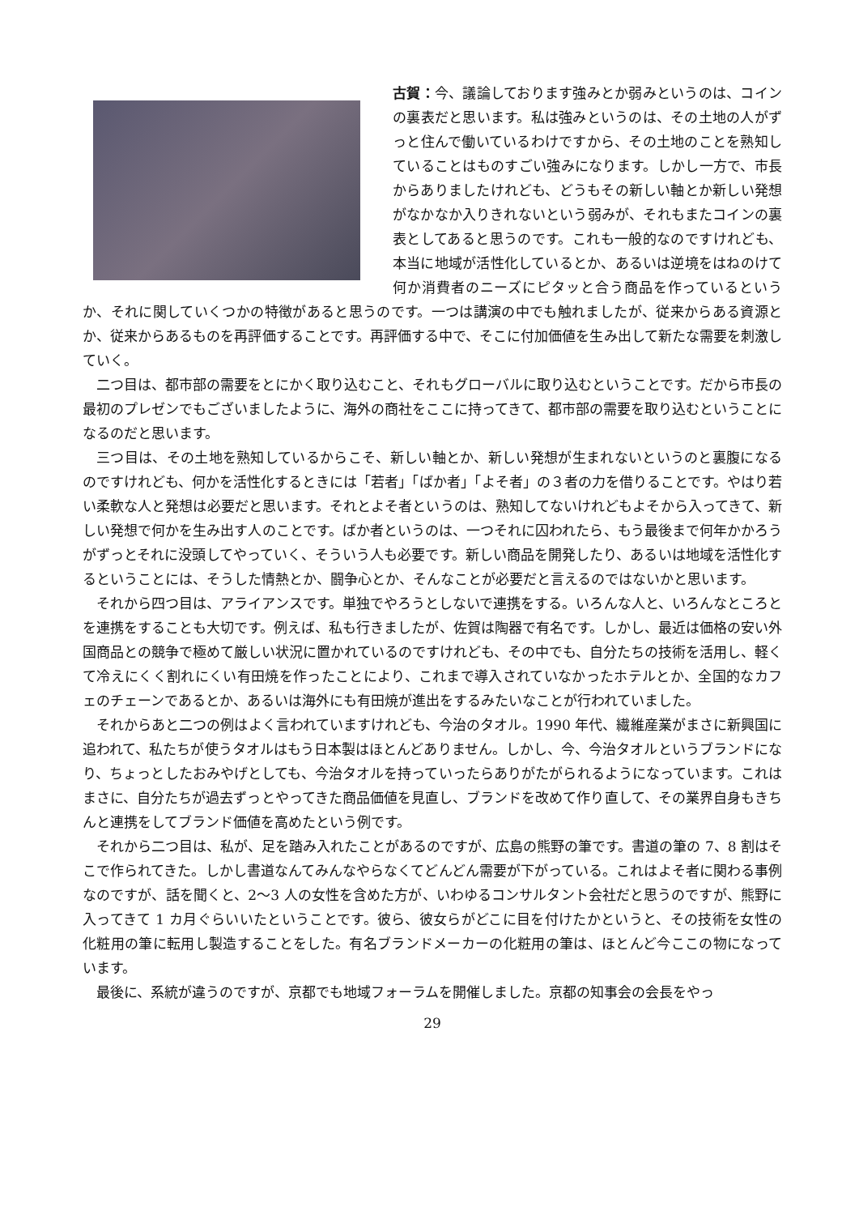古賀：今、議論しております強みとか弱みというのは、コインの裏表だと思います。私は強みというのは、その土地の人がずっと住んで働いているわけですから、その土地のことを熟知していることはものすごい強みになります。しかし一方で、市長からありましたけれども、どうもその新しい軸とか新しい発想がなかなか入りきれないという弱みが、それもまたコインの裏表としてあると思うのです。これも一般的なのですけれども、本当に地域が活性化しているとか、あるいは逆境をはねのけて何か消費者のニーズにピタッと合う商品を作っているというか、それに関していくつかの特徴があると思うのです。一つは講演の中でも触れましたが、従来からある資源とか、従来からあるものを再評価することです。再評価する中で、そこに付加価値を生み出して新たな需要を刺激していく。
二つ目は、都市部の需要をとにかく取り込むこと、それもグローバルに取り込むということです。だから市長の最初のプレゼンでもございましたように、海外の商社をここに持ってきて、都市部の需要を取り込むということになるのだと思います。
三つ目は、その土地を熟知しているからこそ、新しい軸とか、新しい発想が生まれないというのと裏腹になるのですけれども、何かを活性化するときには「若者」「ばか者」「よそ者」の３者の力を借りることです。やはり若い柔軟な人と発想は必要だと思います。それとよそ者というのは、熟知してないけれどもよそから入ってきて、新しい発想で何かを生み出す人のことです。ばか者というのは、一つそれに囚われたら、もう最後まで何年かかろうがずっとそれに没頭してやっていく、そういう人も必要です。新しい商品を開発したり、あるいは地域を活性化するということには、そうした情熱とか、闘争心とか、そんなことが必要だと言えるのではないかと思います。
それから四つ目は、アライアンスです。単独でやろうとしないで連携をする。いろんな人と、いろんなところとを連携をすることも大切です。例えば、私も行きましたが、佐賀は陶器で有名です。しかし、最近は価格の安い外国商品との競争で極めて厳しい状況に置かれているのですけれども、その中でも、自分たちの技術を活用し、軽くて冷えにくく割れにくい有田焼を作ったことにより、これまで導入されていなかったホテルとか、全国的なカフェのチェーンであるとか、あるいは海外にも有田焼が進出をするみたいなことが行われていました。
それからあと二つの例はよく言われていますけれども、今治のタオル。1990 年代、繊維産業がまさに新興国に追われて、私たちが使うタオルはもう日本製はほとんどありません。しかし、今、今治タオルというブランドになり、ちょっとしたおみやげとしても、今治タオルを持っていったらありがたがられるようになっています。これはまさに、自分たちが過去ずっとやってきた商品価値を見直し、ブランドを改めて作り直して、その業界自身もきちんと連携をしてブランド価値を高めたという例です。
それから二つ目は、私が、足を踏み入れたことがあるのですが、広島の熊野の筆です。書道の筆の 7、8 割はそこで作られてきた。しかし書道なんてみんなやらなくてどんどん需要が下がっている。これはよそ者に関わる事例なのですが、話を聞くと、2～3 人の女性を含めた方が、いわゆるコンサルタント会社だと思うのですが、熊野に入ってきて 1 カ月ぐらいいたということです。彼ら、彼女らがどこに目を付けたかというと、その技術を女性の化粧用の筆に転用し製造することをした。有名ブランドメーカーの化粧用の筆は、ほとんど今ここの物になっています。
最後に、系統が違うのですが、京都でも地域フォーラムを開催しました。京都の知事会の会長をやっ
29